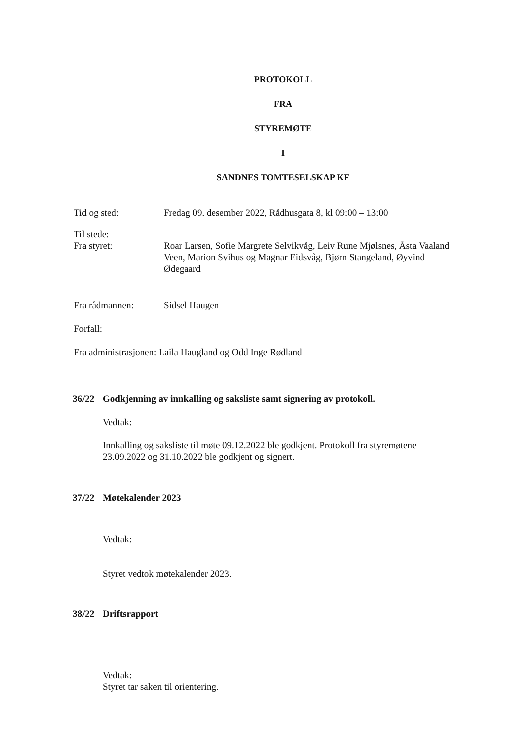PROTOKOLL
FRA
STYREMØTE
I
SANDNES TOMTESELSKAP KF
Tid og sted: Fredag 09. desember 2022, Rådhusgata 8, kl 09:00 – 13:00
Til stede:
Fra styret:
Roar Larsen, Sofie Margrete Selvikvåg, Leiv Rune Mjølsnes, Åsta Vaaland Veen, Marion Svihus og Magnar Eidsvåg, Bjørn Stangeland, Øyvind Ødegaard
Fra rådmannen: Sidsel Haugen
Forfall:
Fra administrasjonen: Laila Haugland og Odd Inge Rødland
36/22 Godkjenning av innkalling og saksliste samt signering av protokoll.
Vedtak:
Innkalling og saksliste til møte 09.12.2022 ble godkjent. Protokoll fra styremøtene 23.09.2022 og 31.10.2022 ble godkjent og signert.
37/22 Møtekalender 2023
Vedtak:
Styret vedtok møtekalender 2023.
38/22 Driftsrapport
Vedtak:
Styret tar saken til orientering.